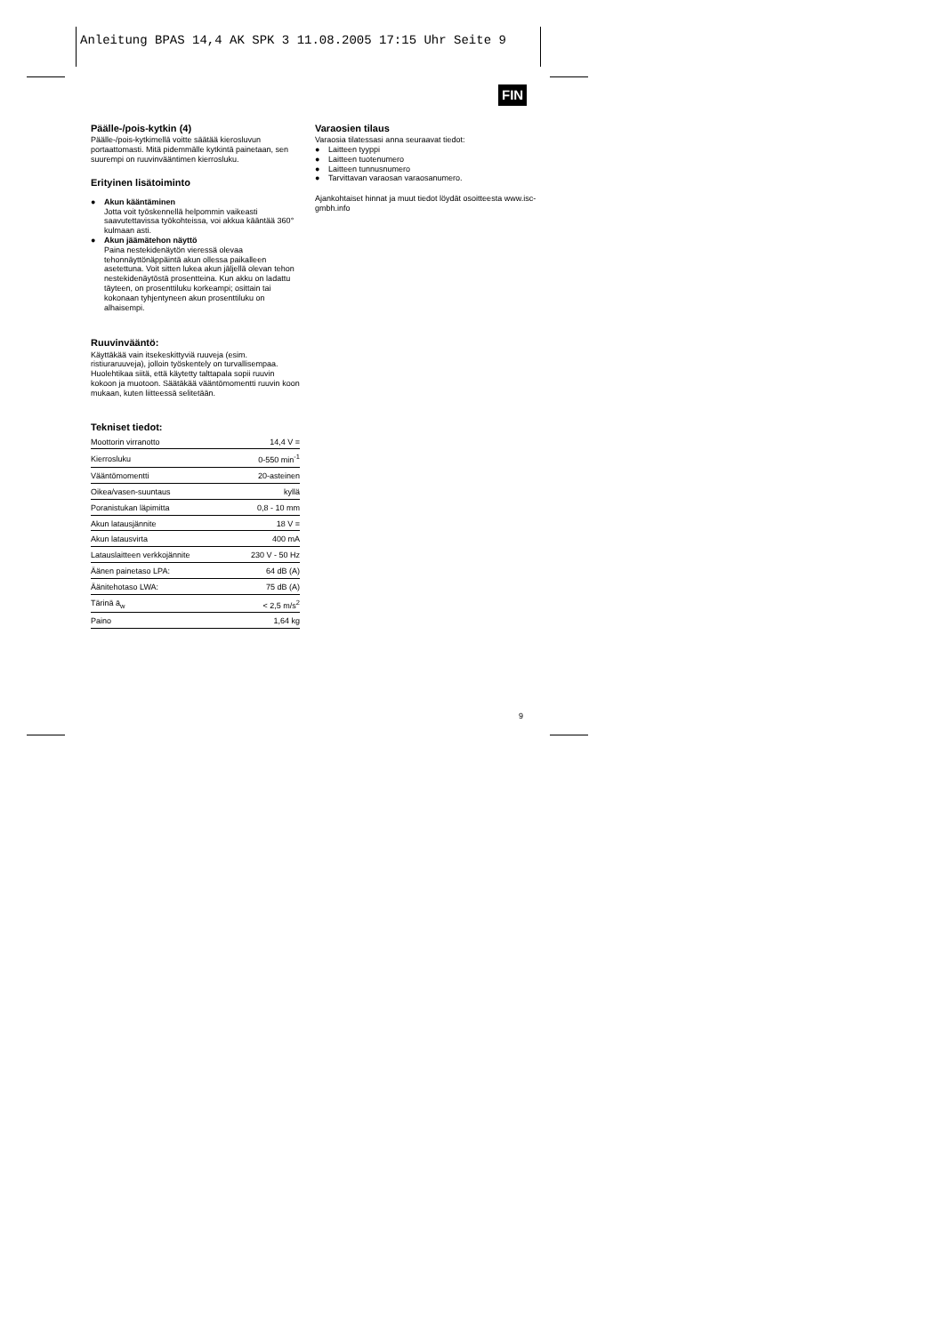Anleitung BPAS 14,4 AK SPK 3 11.08.2005 17:15 Uhr Seite 9
FIN
Päälle-/pois-kytkin (4)
Päälle-/pois-kytkimellä voitte säätää kierosluvun portaattomasti. Mitä pidemmälle kytkintä painetaan, sen suurempi on ruuvinvääntimen kierrosluku.
Erityinen lisätoiminto
● Akun kääntäminen
Jotta voit työskennellä helpommin vaikeasti saavutettavissa työkohteissa, voi akkua kääntää 360° kulmaan asti.
● Akun jäämätehon näyttö
Paina nestekidenäytön vieressä olevaa tehonnäyttönäppäintä akun ollessa paikalleen asetettuna. Voit sitten lukea akun jäljellä olevan tehon nestekidenäytöstä prosentteina. Kun akku on ladattu täyteen, on prosenttiluku korkeampi; osittain tai kokonaan tyhjentyneen akun prosenttiluku on alhaisempi.
Ruuvinvääntö:
Käyttäkää vain itsekeskittyviä ruuveja (esim. ristiuraruuveja), jolloin työskentely on turvallisempaa. Huolehtikaa siitä, että käytetty talttapala sopii ruuvin kokoon ja muotoon. Säätäkää vääntömomentti ruuvin koon mukaan, kuten liitteessä selitetään.
Tekniset tiedot:
| Moottorin virranotto | 14,4 V = |
| Kierrosluku | 0-550 min<sup>-1</sup> |
| Vääntömomentti | 20-asteinen |
| Oikea/vasen-suuntaus | kyllä |
| Poranistukan läpimitta | 0,8 - 10 mm |
| Akun latausjännite | 18 V = |
| Akun latausvirta | 400 mA |
| Latauslaitteen verkkojännite | 230 V - 50 Hz |
| Äänen painetaso LPA: | 64 dB (A) |
| Äänitehotaso LWA: | 75 dB (A) |
| Tärinä ā<sub>w</sub> | < 2,5 m/s<sup>2</sup> |
| Paino | 1,64 kg |
Varaosien tilaus
Varaosia tilatessasi anna seuraavat tiedot:
● Laitteen tyyppi
● Laitteen tuotenumero
● Laitteen tunnusnumero
● Tarvittavan varaosan varaosanumero.
Ajankohtaiset hinnat ja muut tiedot löydät osoitteesta www.isc-gmbh.info
9